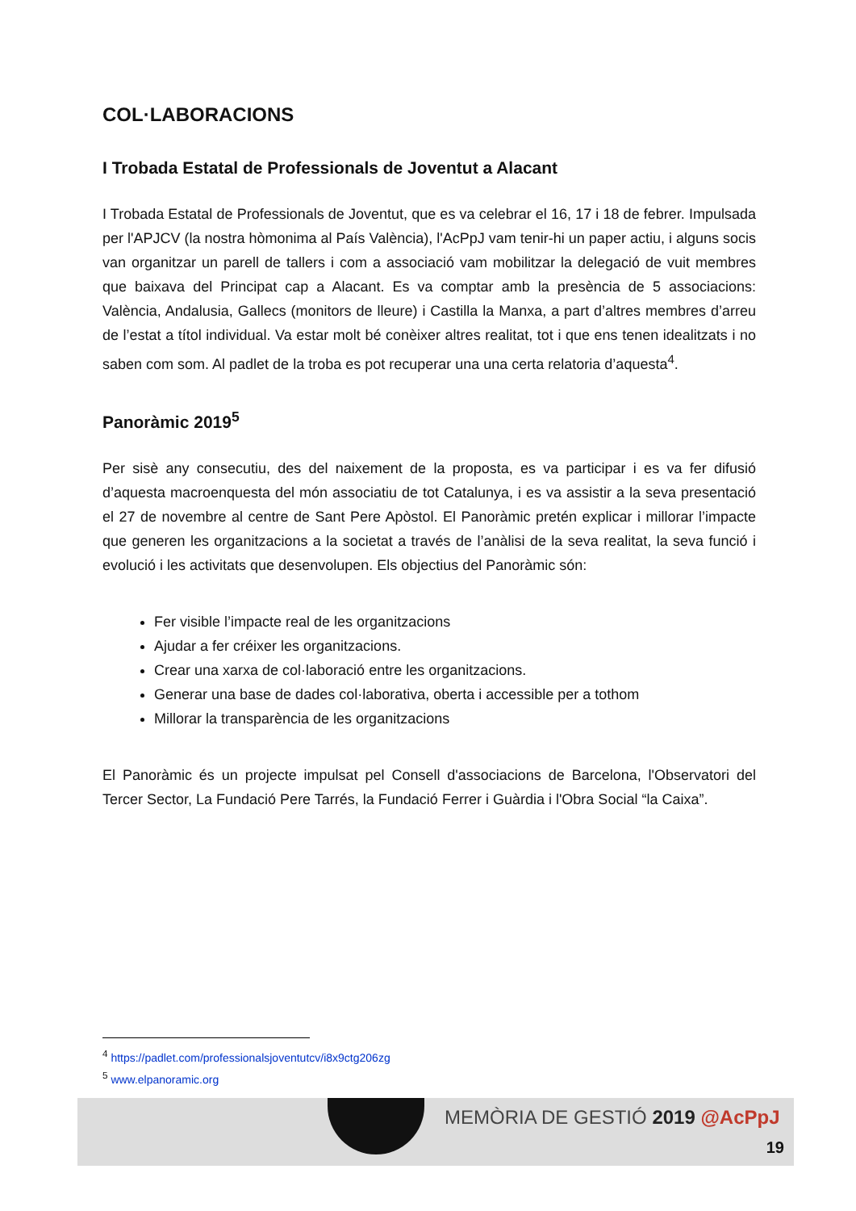COL·LABORACIONS
I Trobada Estatal de Professionals de Joventut a Alacant
I Trobada Estatal de Professionals de Joventut, que es va celebrar el 16, 17 i 18 de febrer. Impulsada per l'APJCV (la nostra hòmonima al País València), l'AcPpJ vam tenir-hi un paper actiu, i alguns socis van organitzar un parell de tallers i com a associació vam mobilitzar la delegació de vuit membres que baixava del Principat cap a Alacant. Es va comptar amb la presència de 5 associacions: València, Andalusia, Gallecs (monitors de lleure) i Castilla la Manxa, a part d’altres membres d’arreu de l’estat a títol individual. Va estar molt bé conèixer altres realitat, tot i que ens tenen idealitzats i no saben com som. Al padlet de la troba es pot recuperar una una certa relatoria d’aquesta<sup>4</sup>.
Panoràmic 2019<sup>5</sup>
Per sisè any consecutiu, des del naixement de la proposta, es va participar i es va fer difusió d’aquesta macroenquesta del món associatiu de tot Catalunya, i es va assistir a la seva presentació el 27 de novembre al centre de Sant Pere Apòstol. El Panoràmic pretén explicar i millorar l’impacte que generen les organitzacions a la societat a través de l’anàlisi de la seva realitat, la seva funció i evolució i les activitats que desenvolupen. Els objectius del Panoràmic són:
Fer visible l’impacte real de les organitzacions
Ajudar a fer créixer les organitzacions.
Crear una xarxa de col·laboració entre les organitzacions.
Generar una base de dades col·laborativa, oberta i accessible per a tothom
Millorar la transparència de les organitzacions
El Panoràmic és un projecte impulsat pel Consell d'associacions de Barcelona, l'Observatori del Tercer Sector, La Fundació Pere Tarrés, la Fundació Ferrer i Guàrdia i l'Obra Social “la Caixa”.
<sup>4</sup> https://padlet.com/professionalsjoventutcv/i8x9ctg206zg
<sup>5</sup> www.elpanoramic.org
MEMÒRIA DE GESTIÓ 2019 @AcPpJ
19